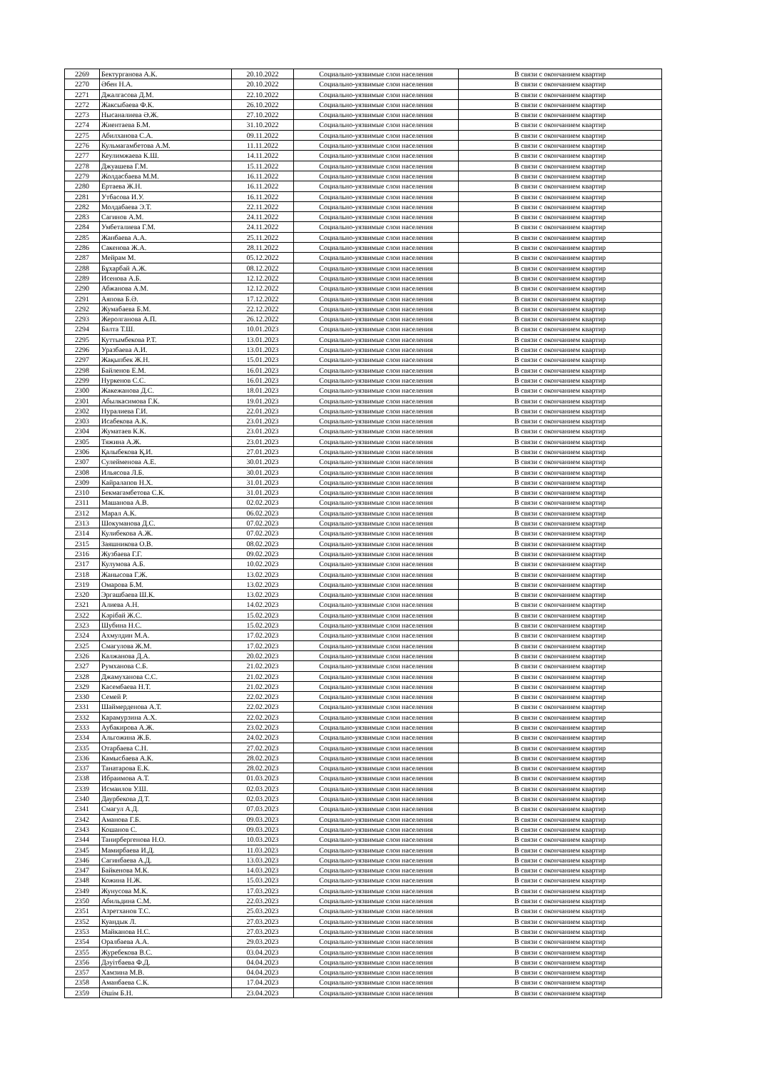| 2269 | Бектурганова А.К. | 20.10.2022 | Социально-уязвимые слои населения | В связи с окончанием квартир |
| 2270 | Әбен Н.А. | 20.10.2022 | Социально-уязвимые слои населения | В связи с окончанием квартир |
| 2271 | Джалгасова Д.М. | 22.10.2022 | Социально-уязвимые слои населения | В связи с окончанием квартир |
| 2272 | Жаксыбаева Ф.К. | 26.10.2022 | Социально-уязвимые слои населения | В связи с окончанием квартир |
| 2273 | Нысаналиева Ә.Ж. | 27.10.2022 | Социально-уязвимые слои населения | В связи с окончанием квартир |
| 2274 | Жиентаева Б.М. | 31.10.2022 | Социально-уязвимые слои населения | В связи с окончанием квартир |
| 2275 | Абилханова С.А. | 09.11.2022 | Социально-уязвимые слои населения | В связи с окончанием квартир |
| 2276 | Кульмагамбетова А.М. | 11.11.2022 | Социально-уязвимые слои населения | В связи с окончанием квартир |
| 2277 | Кеулимжаева К.Ш. | 14.11.2022 | Социально-уязвимые слои населения | В связи с окончанием квартир |
| 2278 | Джуашева Г.М. | 15.11.2022 | Социально-уязвимые слои населения | В связи с окончанием квартир |
| 2279 | Жолдасбаева М.М. | 16.11.2022 | Социально-уязвимые слои населения | В связи с окончанием квартир |
| 2280 | Ертаева Ж.Н. | 16.11.2022 | Социально-уязвимые слои населения | В связи с окончанием квартир |
| 2281 | Утбасова И.У. | 16.11.2022 | Социально-уязвимые слои населения | В связи с окончанием квартир |
| 2282 | Молдабаева Э.Т. | 22.11.2022 | Социально-уязвимые слои населения | В связи с окончанием квартир |
| 2283 | Сагинов А.М. | 24.11.2022 | Социально-уязвимые слои населения | В связи с окончанием квартир |
| 2284 | Умбеталиева Г.М. | 24.11.2022 | Социально-уязвимые слои населения | В связи с окончанием квартир |
| 2285 | Жанбаева А.А. | 25.11.2022 | Социально-уязвимые слои населения | В связи с окончанием квартир |
| 2286 | Сакенова Ж.А. | 28.11.2022 | Социально-уязвимые слои населения | В связи с окончанием квартир |
| 2287 | Мейрам М. | 05.12.2022 | Социально-уязвимые слои населения | В связи с окончанием квартир |
| 2288 | Бұхарбай А.Ж. | 08.12.2022 | Социально-уязвимые слои населения | В связи с окончанием квартир |
| 2289 | Исенова А.Б. | 12.12.2022 | Социально-уязвимые слои населения | В связи с окончанием квартир |
| 2290 | Абжанова А.М. | 12.12.2022 | Социально-уязвимые слои населения | В связи с окончанием квартир |
| 2291 | Аяпова Б.Ә. | 17.12.2022 | Социально-уязвимые слои населения | В связи с окончанием квартир |
| 2292 | Жумабаева Б.М. | 22.12.2022 | Социально-уязвимые слои населения | В связи с окончанием квартир |
| 2293 | Жеролганова А.П. | 26.12.2022 | Социально-уязвимые слои населения | В связи с окончанием квартир |
| 2294 | Балта Т.Ш. | 10.01.2023 | Социально-уязвимые слои населения | В связи с окончанием квартир |
| 2295 | Куттымбекова Р.Т. | 13.01.2023 | Социально-уязвимые слои населения | В связи с окончанием квартир |
| 2296 | Уразбаева А.И. | 13.01.2023 | Социально-уязвимые слои населения | В связи с окончанием квартир |
| 2297 | Жақыпбек Ж.Н. | 15.01.2023 | Социально-уязвимые слои населения | В связи с окончанием квартир |
| 2298 | Байленов Е.М. | 16.01.2023 | Социально-уязвимые слои населения | В связи с окончанием квартир |
| 2299 | Нуркенов С.С. | 16.01.2023 | Социально-уязвимые слои населения | В связи с окончанием квартир |
| 2300 | Жакежанова Д.С. | 18.01.2023 | Социально-уязвимые слои населения | В связи с окончанием квартир |
| 2301 | Абылкасимова Г.К. | 19.01.2023 | Социально-уязвимые слои населения | В связи с окончанием квартир |
| 2302 | Нуралиева Г.И. | 22.01.2023 | Социально-уязвимые слои населения | В связи с окончанием квартир |
| 2303 | Исабекова А.К. | 23.01.2023 | Социально-уязвимые слои населения | В связи с окончанием квартир |
| 2304 | Жуматаев К.К. | 23.01.2023 | Социально-уязвимые слои населения | В связи с окончанием квартир |
| 2305 | Тяжина А.Ж. | 23.01.2023 | Социально-уязвимые слои населения | В связи с окончанием квартир |
| 2306 | Қалыбекова Қ.И. | 27.01.2023 | Социально-уязвимые слои населения | В связи с окончанием квартир |
| 2307 | Сулейменова А.Е. | 30.01.2023 | Социально-уязвимые слои населения | В связи с окончанием квартир |
| 2308 | Ильясова Л.Б. | 30.01.2023 | Социально-уязвимые слои населения | В связи с окончанием квартир |
| 2309 | Кайралапов Н.Х. | 31.01.2023 | Социально-уязвимые слои населения | В связи с окончанием квартир |
| 2310 | Бекмагамбетова С.К. | 31.01.2023 | Социально-уязвимые слои населения | В связи с окончанием квартир |
| 2311 | Машанова А.В. | 02.02.2023 | Социально-уязвимые слои населения | В связи с окончанием квартир |
| 2312 | Марал А.К. | 06.02.2023 | Социально-уязвимые слои населения | В связи с окончанием квартир |
| 2313 | Шокуманова Д.С. | 07.02.2023 | Социально-уязвимые слои населения | В связи с окончанием квартир |
| 2314 | Кулибекова А.Ж. | 07.02.2023 | Социально-уязвимые слои населения | В связи с окончанием квартир |
| 2315 | Заяшникова О.В. | 08.02.2023 | Социально-уязвимые слои населения | В связи с окончанием квартир |
| 2316 | Жузбаева Г.Г. | 09.02.2023 | Социально-уязвимые слои населения | В связи с окончанием квартир |
| 2317 | Кулумова А.Б. | 10.02.2023 | Социально-уязвимые слои населения | В связи с окончанием квартир |
| 2318 | Жанысова Г.Ж. | 13.02.2023 | Социально-уязвимые слои населения | В связи с окончанием квартир |
| 2319 | Омарова Б.М. | 13.02.2023 | Социально-уязвимые слои населения | В связи с окончанием квартир |
| 2320 | Эргашбаева Ш.К. | 13.02.2023 | Социально-уязвимые слои населения | В связи с окончанием квартир |
| 2321 | Алиева А.Н. | 14.02.2023 | Социально-уязвимые слои населения | В связи с окончанием квартир |
| 2322 | Кәрібай Ж.С. | 15.02.2023 | Социально-уязвимые слои населения | В связи с окончанием квартир |
| 2323 | Шубина Н.С. | 15.02.2023 | Социально-уязвимые слои населения | В связи с окончанием квартир |
| 2324 | Ахмулдин М.А. | 17.02.2023 | Социально-уязвимые слои населения | В связи с окончанием квартир |
| 2325 | Смагулова Ж.М. | 17.02.2023 | Социально-уязвимые слои населения | В связи с окончанием квартир |
| 2326 | Калжанова Д.А. | 20.02.2023 | Социально-уязвимые слои населения | В связи с окончанием квартир |
| 2327 | Румханова С.Б. | 21.02.2023 | Социально-уязвимые слои населения | В связи с окончанием квартир |
| 2328 | Джамуханова С.С. | 21.02.2023 | Социально-уязвимые слои населения | В связи с окончанием квартир |
| 2329 | Касембаева Н.Т. | 21.02.2023 | Социально-уязвимые слои населения | В связи с окончанием квартир |
| 2330 | Семей Р. | 22.02.2023 | Социально-уязвимые слои населения | В связи с окончанием квартир |
| 2331 | Шаймерденова А.Т. | 22.02.2023 | Социально-уязвимые слои населения | В связи с окончанием квартир |
| 2332 | Карамурзина А.Х. | 22.02.2023 | Социально-уязвимые слои населения | В связи с окончанием квартир |
| 2333 | Аубакирова А.Ж. | 23.02.2023 | Социально-уязвимые слои населения | В связи с окончанием квартир |
| 2334 | Альгожина Ж.Б. | 24.02.2023 | Социально-уязвимые слои населения | В связи с окончанием квартир |
| 2335 | Отарбаева С.Н. | 27.02.2023 | Социально-уязвимые слои населения | В связи с окончанием квартир |
| 2336 | Камысбаева А.К. | 28.02.2023 | Социально-уязвимые слои населения | В связи с окончанием квартир |
| 2337 | Танатарова Е.К. | 28.02.2023 | Социально-уязвимые слои населения | В связи с окончанием квартир |
| 2338 | Ибраимова А.Т. | 01.03.2023 | Социально-уязвимые слои населения | В связи с окончанием квартир |
| 2339 | Исмаилов У.Ш. | 02.03.2023 | Социально-уязвимые слои населения | В связи с окончанием квартир |
| 2340 | Даурбекова Д.Т. | 02.03.2023 | Социально-уязвимые слои населения | В связи с окончанием квартир |
| 2341 | Смагул А.Д. | 07.03.2023 | Социально-уязвимые слои населения | В связи с окончанием квартир |
| 2342 | Аманова Г.Б. | 09.03.2023 | Социально-уязвимые слои населения | В связи с окончанием квартир |
| 2343 | Кошанов С. | 09.03.2023 | Социально-уязвимые слои населения | В связи с окончанием квартир |
| 2344 | Танирбергенова Н.О. | 10.03.2023 | Социально-уязвимые слои населения | В связи с окончанием квартир |
| 2345 | Мамирбаева И.Д. | 11.03.2023 | Социально-уязвимые слои населения | В связи с окончанием квартир |
| 2346 | Сагинбаева А.Д. | 13.03.2023 | Социально-уязвимые слои населения | В связи с окончанием квартир |
| 2347 | Байкенова М.К. | 14.03.2023 | Социально-уязвимые слои населения | В связи с окончанием квартир |
| 2348 | Кожина Н.Ж. | 15.03.2023 | Социально-уязвимые слои населения | В связи с окончанием квартир |
| 2349 | Жунусова М.К. | 17.03.2023 | Социально-уязвимые слои населения | В связи с окончанием квартир |
| 2350 | Абильдина С.М. | 22.03.2023 | Социально-уязвимые слои населения | В связи с окончанием квартир |
| 2351 | Азретханов Т.С. | 25.03.2023 | Социально-уязвимые слои населения | В связи с окончанием квартир |
| 2352 | Куандык Л. | 27.03.2023 | Социально-уязвимые слои населения | В связи с окончанием квартир |
| 2353 | Майканова Н.С. | 27.03.2023 | Социально-уязвимые слои населения | В связи с окончанием квартир |
| 2354 | Оралбаева А.А. | 29.03.2023 | Социально-уязвимые слои населения | В связи с окончанием квартир |
| 2355 | Журебекова В.С. | 03.04.2023 | Социально-уязвимые слои населения | В связи с окончанием квартир |
| 2356 | Дәуітбаева Ф.Д. | 04.04.2023 | Социально-уязвимые слои населения | В связи с окончанием квартир |
| 2357 | Хамзина М.В. | 04.04.2023 | Социально-уязвимые слои населения | В связи с окончанием квартир |
| 2358 | Аманбаева С.К. | 17.04.2023 | Социально-уязвимые слои населения | В связи с окончанием квартир |
| 2359 | Әшім Б.Н. | 23.04.2023 | Социально-уязвимые слои населения | В связи с окончанием квартир |